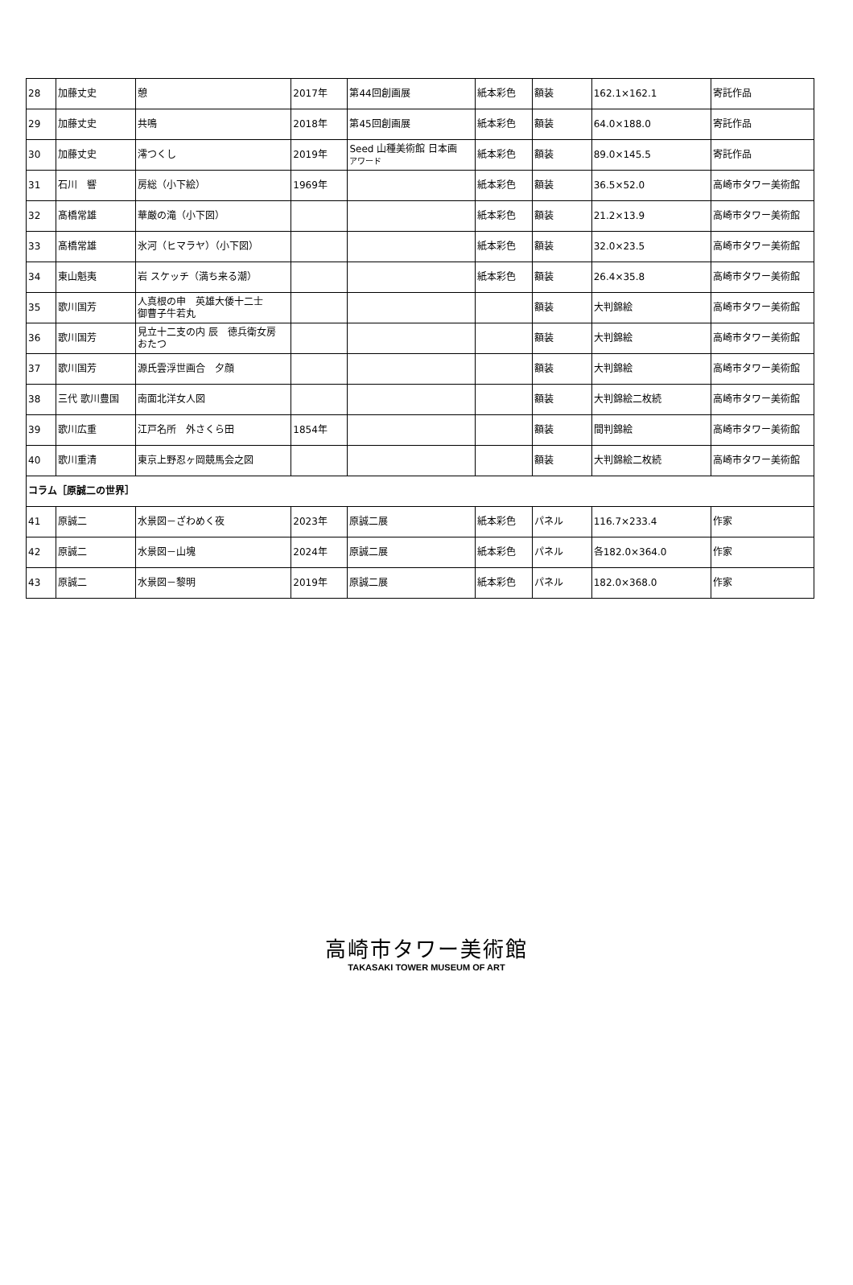| 28 | 加藤丈史 | 憩 | 2017年 | 第44回創画展 | 紙本彩色 | 額装 | 162.1×162.1 | 寄託作品 |
| 29 | 加藤丈史 | 共鳴 | 2018年 | 第45回創画展 | 紙本彩色 | 額装 | 64.0×188.0 | 寄託作品 |
| 30 | 加藤丈史 | 澪つくし | 2019年 | Seed 山種美術館 日本画 アワード | 紙本彩色 | 額装 | 89.0×145.5 | 寄託作品 |
| 31 | 石川 響 | 房総（小下絵） | 1969年 | | 紙本彩色 | 額装 | 36.5×52.0 | 高崎市タワー美術館 |
| 32 | 髙橋常雄 | 華厳の滝（小下図） | | | 紙本彩色 | 額装 | 21.2×13.9 | 高崎市タワー美術館 |
| 33 | 髙橋常雄 | 氷河（ヒマラヤ）（小下図） | | | 紙本彩色 | 額装 | 32.0×23.5 | 高崎市タワー美術館 |
| 34 | 東山魁夷 | 岩 スケッチ（満ち来る潮） | | | 紙本彩色 | 額装 | 26.4×35.8 | 高崎市タワー美術館 |
| 35 | 歌川国芳 | 人真根の申 英雄大倭十二士 御曹子牛若丸 | | | | 額装 | 大判錦絵 | 高崎市タワー美術館 |
| 36 | 歌川国芳 | 見立十二支の内 辰 徳兵衛女房 おたつ | | | | 額装 | 大判錦絵 | 高崎市タワー美術館 |
| 37 | 歌川国芳 | 源氏雲浮世画合 夕顔 | | | | 額装 | 大判錦絵 | 高崎市タワー美術館 |
| 38 | 三代 歌川豊国 | 南面北洋女人図 | | | | 額装 | 大判錦絵二枚続 | 高崎市タワー美術館 |
| 39 | 歌川広重 | 江戸名所 外さくら田 | 1854年 | | | 額装 | 間判錦絵 | 高崎市タワー美術館 |
| 40 | 歌川重清 | 東京上野忍ヶ岡競馬会之図 | | | | 額装 | 大判錦絵二枚続 | 高崎市タワー美術館 |
| コラム［原誠二の世界］ | | | | | | | | |
| 41 | 原誠二 | 水景図－ざわめく夜 | 2023年 | 原誠二展 | 紙本彩色 | パネル | 116.7×233.4 | 作家 |
| 42 | 原誠二 | 水景図－山塊 | 2024年 | 原誠二展 | 紙本彩色 | パネル | 各182.0×364.0 | 作家 |
| 43 | 原誠二 | 水景図－黎明 | 2019年 | 原誠二展 | 紙本彩色 | パネル | 182.0×368.0 | 作家 |
高崎市タワー美術館
TAKASAKI TOWER MUSEUM OF ART